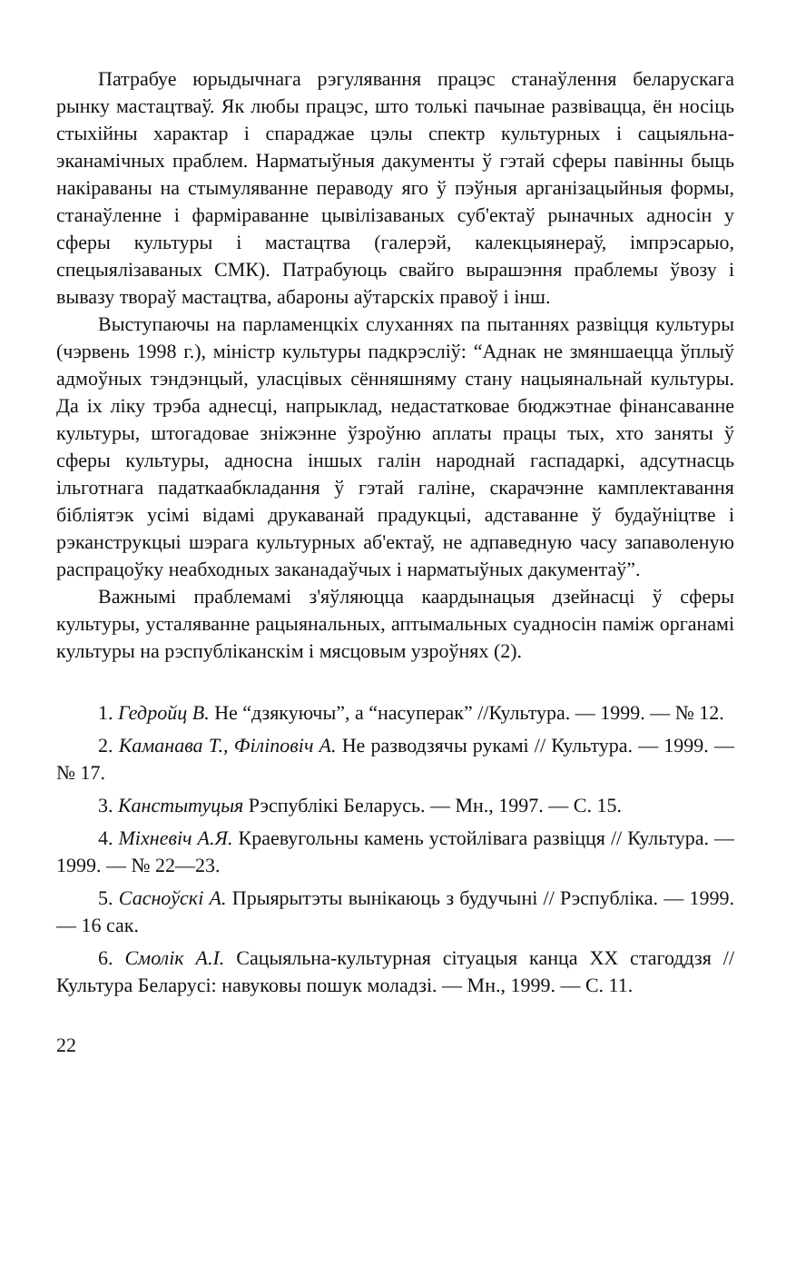Патрабуе юрыдычнага рэгулявання працэс станаўлення беларускага рынку мастацтваў. Як любы працэс, што толькі пачынае развівацца, ён носіць стыхійны характар і спараджае цэлы спектр культурных і сацыяльна-эканамічных праблем. Нарматыўныя дакументы ў гэтай сферы павінны быць накіраваны на стымуляванне пераводу яго ў пэўныя арганізацыйныя формы, станаўленне і фарміраванне цывілізаваных суб'ектаў рыначных адносін у сферы культуры і мастацтва (галерэй, калекцыянераў, імпрэсарыо, спецыялізаваных СМК). Патрабуюць свайго вырашэння праблемы ўвозу і вывазу твораў мастацтва, абароны аўтарскіх правоў і інш.
Выступаючы на парламенцкіх слуханнях па пытаннях развіцця культуры (чэрвень 1998 г.), міністр культуры падкрэсліў: “Аднак не змяншаецца ўплыў адмоўных тэндэнцый, уласцівых сённяшняму стану нацыянальнай культуры. Да іх ліку трэба аднесці, напрыклад, недастатковае бюджэтнае фінансаванне культуры, штогадовае зніжэнне ўзроўню аплаты працы тых, хто заняты ў сферы культуры, адносна іншых галін народнай гаспадаркі, адсутнасць ільготнага падаткаабкладання ў гэтай галіне, скарачэнне камплектавання бібліятэк усімі відамі друкаванай прадукцыі, адставанне ў будаўніцтве і рэканструкцыі шэрага культурных аб'ектаў, не адпаведную часу запаволеную распрацоўку неабходных заканадаўчых і нарматыўных дакументаў”.
Важнымі праблемамі з'яўляюцца каардынацыя дзейнасці ў сферы культуры, усталяванне рацыянальных, аптымальных суадносін паміж органамі культуры на рэспубліканскім і мясцовым узроўнях (2).
1. Гедройц В. Не “дзякуючы”, а “насуперак” //Культура. — 1999. — № 12.
2. Каманава Т., Філіповіч А. Не разводзячы рукамі // Культура. — 1999. — № 17.
3. Канстытуцыя Рэспублікі Беларусь. — Мн., 1997. — С. 15.
4. Міхневіч А.Я. Краевугольны камень устойлівага развіцця // Культура. — 1999. — № 22—23.
5. Сасноўскі А. Прыярытэты вынікаюць з будучыні // Рэспубліка. — 1999. — 16 сак.
6. Смолік А.І. Сацыяльна-культурная сітуацыя канца XX стагоддзя // Культура Беларусі: навуковы пошук моладзі. — Мн., 1999. — С. 11.
22